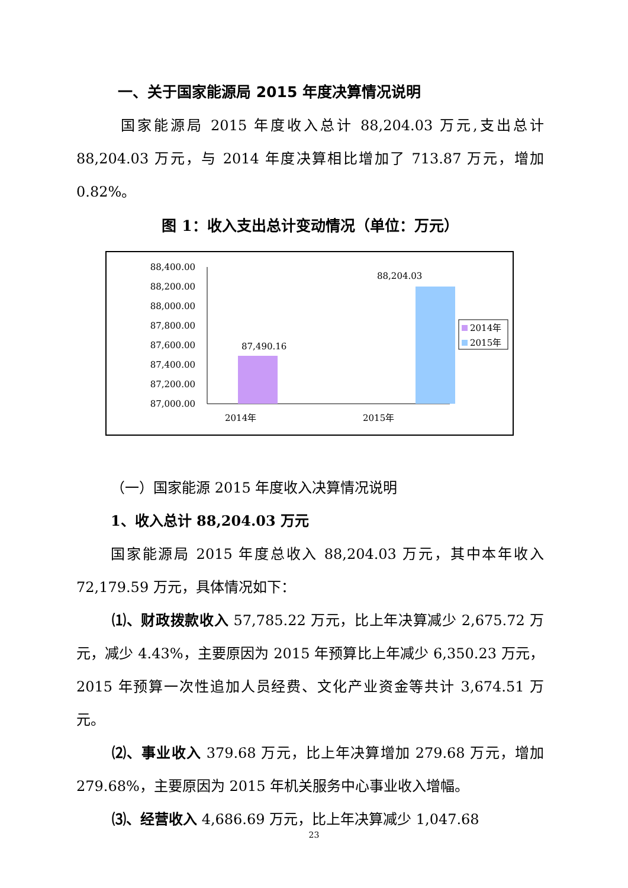一、关于国家能源局 2015 年度决算情况说明
国家能源局 2015 年度收入总计 88,204.03 万元,支出总计 88,204.03 万元，与 2014 年度决算相比增加了 713.87 万元，增加 0.82%。
图 1：收入支出总计变动情况（单位：万元）
88,400.00
88,200.00
88,000.00
87,800.00
87,600.00
87,400.00
87,200.00
87,000.00
87,490.16
88,204.03
2014年
2015年
2014年
2015年
（一）国家能源 2015 年度收入决算情况说明
1、收入总计 88,204.03 万元
国家能源局 2015 年度总收入 88,204.03 万元，其中本年收入 72,179.59 万元，具体情况如下：
⑴、财政拨款收入 57,785.22 万元，比上年决算减少 2,675.72 万元，减少 4.43%，主要原因为 2015 年预算比上年减少 6,350.23 万元，2015 年预算一次性追加人员经费、文化产业资金等共计 3,674.51 万元。
⑵、事业收入 379.68 万元，比上年决算增加 279.68 万元，增加 279.68%，主要原因为 2015 年机关服务中心事业收入增幅。
⑶、经营收入 4,686.69 万元，比上年决算减少 1,047.68
23